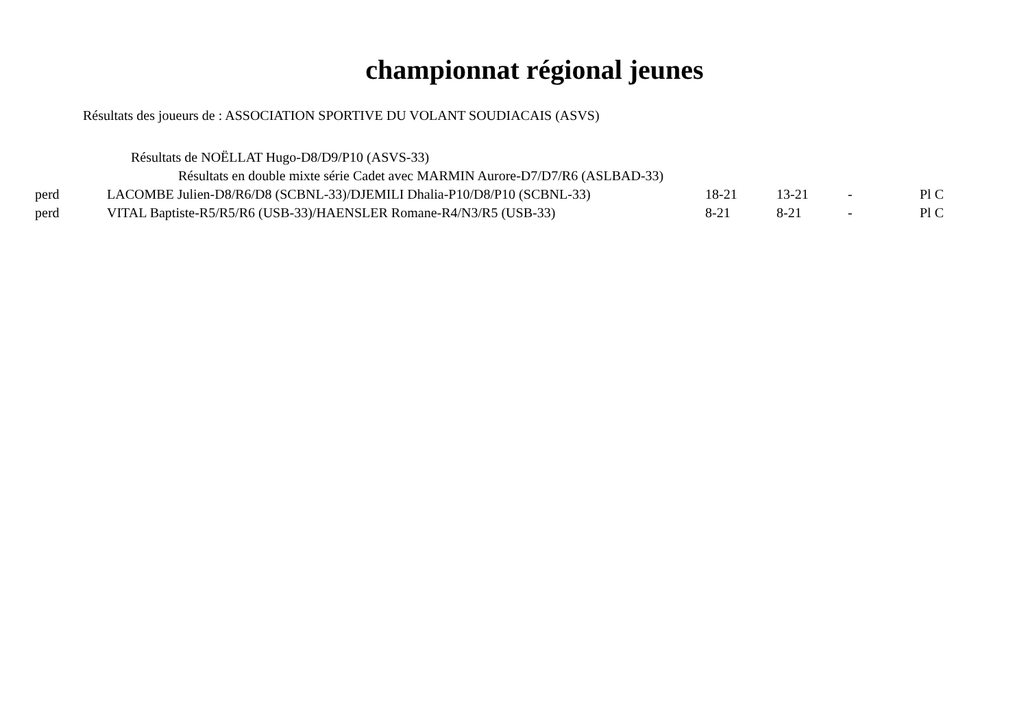championnat régional jeunes
Résultats des joueurs de : ASSOCIATION SPORTIVE DU VOLANT SOUDIACAIS (ASVS)
Résultats de NOËLLAT Hugo-D8/D9/P10 (ASVS-33)
Résultats en double mixte série Cadet avec MARMIN Aurore-D7/D7/R6 (ASLBAD-33)
| perd | LACOMBE Julien-D8/R6/D8 (SCBNL-33)/DJEMILI Dhalia-P10/D8/P10 (SCBNL-33) | 18-21 | 13-21 | - | Pl C |
| perd | VITAL Baptiste-R5/R5/R6 (USB-33)/HAENSLER Romane-R4/N3/R5 (USB-33) | 8-21 | 8-21 | - | Pl C |